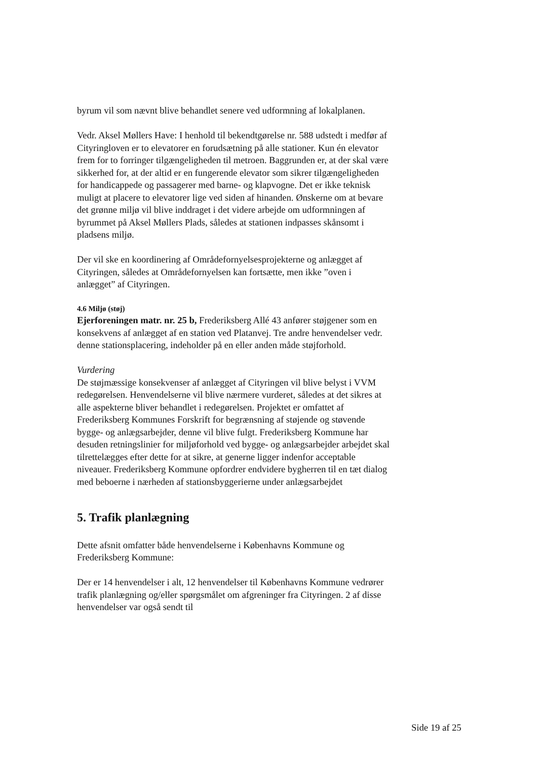byrum vil som nævnt blive behandlet senere ved udformning af lokalplanen.
Vedr. Aksel Møllers Have: I henhold til bekendtgørelse nr. 588 udstedt i medfør af Cityringloven er to elevatorer en forudsætning på alle stationer. Kun én elevator frem for to forringer tilgængeligheden til metroen. Baggrunden er, at der skal være sikkerhed for, at der altid er en fungerende elevator som sikrer tilgængeligheden for handicappede og passagerer med barne- og klapvogne. Det er ikke teknisk muligt at placere to elevatorer lige ved siden af hinanden. Ønskerne om at bevare det grønne miljø vil blive inddraget i det videre arbejde om udformningen af byrummet på Aksel Møllers Plads, således at stationen indpasses skånsomt i pladsens miljø.
Der vil ske en koordinering af Områdefornyelsesprojekterne og anlægget af Cityringen, således at Områdefornyelsen kan fortsætte, men ikke ”oven i anlægget” af Cityringen.
4.6 Miljø (støj)
Ejerforeningen matr. nr. 25 b, Frederiksberg Allé 43 anfører støjgener som en konsekvens af anlægget af en station ved Platanvej. Tre andre henvendelser vedr. denne stationsplacering, indeholder på en eller anden måde støjforhold.
Vurdering
De støjmæssige konsekvenser af anlægget af Cityringen vil blive belyst i VVM redegørelsen. Henvendelserne vil blive nærmere vurderet, således at det sikres at alle aspekterne bliver behandlet i redegørelsen. Projektet er omfattet af Frederiksberg Kommunes Forskrift for begrænsning af støjende og støvende bygge- og anlægsarbejder, denne vil blive fulgt. Frederiksberg Kommune har desuden retningslinier for miljøforhold ved bygge- og anlægsarbejder arbejdet skal tilrettelægges efter dette for at sikre, at generne ligger indenfor acceptable niveauer. Frederiksberg Kommune opfordrer endvidere bygherren til en tæt dialog med beboerne i nærheden af stationsbyggerierne under anlægsarbejdet
5. Trafik planlægning
Dette afsnit omfatter både henvendelserne i Københavns Kommune og Frederiksberg Kommune:
Der er 14 henvendelser i alt, 12 henvendelser til Københavns Kommune vedrører trafik planlægning og/eller spørgsmålet om afgreninger fra Cityringen. 2 af disse henvendelser var også sendt til
Side 19 af 25